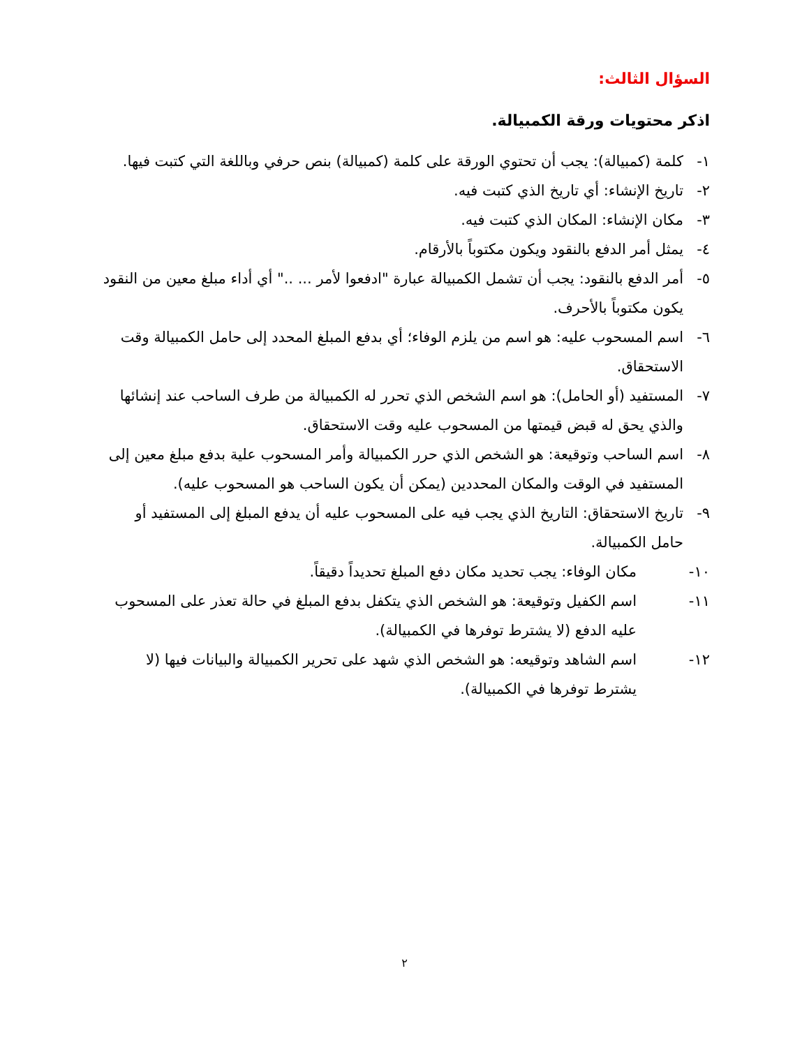السؤال الثالث:
اذكر محتويات ورقة الكمبيالة.
١- كلمة (كمبيالة): يجب أن تحتوي الورقة على كلمة (كمبيالة) بنص حرفي وباللغة التي كتبت فيها.
٢- تاريخ الإنشاء: أي تاريخ الذي كتبت فيه.
٣- مكان الإنشاء: المكان الذي كتبت فيه.
٤- يمثل أمر الدفع بالنقود ويكون مكتوباً بالأرقام.
٥- أمر الدفع بالنقود: يجب أن تشمل الكمبيالة عبارة "ادفعوا لأمر ... .." أي أداء مبلغ معين من النقود يكون مكتوباً بالأحرف.
٦- اسم المسحوب عليه: هو اسم من يلزم الوفاء؛ أي بدفع المبلغ المحدد إلى حامل الكمبيالة وقت الاستحقاق.
٧- المستفيد (أو الحامل): هو اسم الشخص الذي تحرر له الكمبيالة من طرف الساحب عند إنشائها والذي يحق له قبض قيمتها من المسحوب عليه وقت الاستحقاق.
٨- اسم الساحب وتوقيعة: هو الشخص الذي حرر الكمبيالة وأمر المسحوب علية بدفع مبلغ معين إلى المستفيد في الوقت والمكان المحددين (يمكن أن يكون الساحب هو المسحوب عليه).
٩- تاريخ الاستحقاق: التاريخ الذي يجب فيه على المسحوب عليه أن يدفع المبلغ إلى المستفيد أو حامل الكمبيالة.
١٠- مكان الوفاء: يجب تحديد مكان دفع المبلغ تحديداً دقيقاً.
١١- اسم الكفيل وتوقيعة: هو الشخص الذي يتكفل بدفع المبلغ في حالة تعذر على المسحوب عليه الدفع (لا يشترط توفرها في الكمبيالة).
١٢- اسم الشاهد وتوقيعه: هو الشخص الذي شهد على تحرير الكمبيالة والبيانات فيها (لا يشترط توفرها في الكمبيالة).
٢